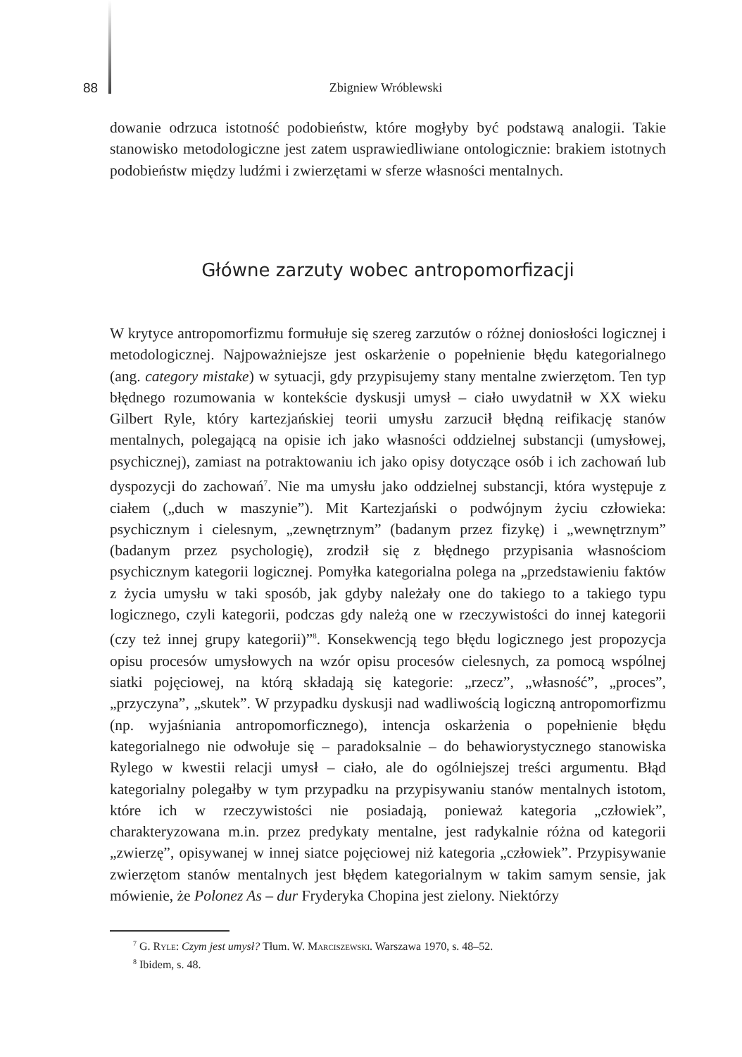88 Zbigniew Wróblewski
dowanie odrzuca istotność podobieństw, które mogłyby być podstawą analogii. Takie stanowisko metodologiczne jest zatem usprawiedliwiane ontologicznie: brakiem istotnych podobieństw między ludźmi i zwierzętami w sferze własności mentalnych.
Główne zarzuty wobec antropomorfizacji
W krytyce antropomorfizmu formułuje się szereg zarzutów o różnej doniosłości logicznej i metodologicznej. Najpoważniejsze jest oskarżenie o popełnienie błędu kategorialnego (ang. category mistake) w sytuacji, gdy przypisujemy stany mentalne zwierzętom. Ten typ błędnego rozumowania w kontekście dyskusji umysł – ciało uwydatnił w XX wieku Gilbert Ryle, który kartezjańskiej teorii umysłu zarzucił błędną reifikację stanów mentalnych, polegającą na opisie ich jako własności oddzielnej substancji (umysłowej, psychicznej), zamiast na potraktowaniu ich jako opisy dotyczące osób i ich zachowań lub dyspozycji do zachowań<sup>7</sup>. Nie ma umysłu jako oddzielnej substancji, która występuje z ciałem („duch w maszynie”). Mit Kartezjański o podwójnym życiu człowieka: psychicznym i cielesnym, „zewnętrznym” (badanym przez fizykę) i „wewnętrznym” (badanym przez psychologię), zrodził się z błędnego przypisania własnościom psychicznym kategorii logicznej. Pomyłka kategorialna polega na „przedstawieniu faktów z życia umysłu w taki sposób, jak gdyby należały one do takiego to a takiego typu logicznego, czyli kategorii, podczas gdy należą one w rzeczywistości do innej kategorii (czy też innej grupy kategorii)”<sup>8</sup>. Konsekwencją tego błędu logicznego jest propozycja opisu procesów umysłowych na wzór opisu procesów cielesnych, za pomocą wspólnej siatki pojęciowej, na którą składają się kategorie: „rzecz”, „własność”, „proces”, „przyczyna”, „skutek”. W przypadku dyskusji nad wadliwością logiczną antropomorfizmu (np. wyjaśniania antropomorficznego), intencja oskarżenia o popełnienie błędu kategorialnego nie odwołuje się – paradoksalnie – do behawiorystycznego stanowiska Rylego w kwestii relacji umysł – ciało, ale do ogólniejszej treści argumentu. Błąd kategorialny polegałby w tym przypadku na przypisywaniu stanów mentalnych istotom, które ich w rzeczywistości nie posiadają, ponieważ kategoria „człowiek”, charakteryzowana m.in. przez predykaty mentalne, jest radykalnie różna od kategorii „zwierzę”, opisywanej w innej siatce pojęciowej niż kategoria „człowiek”. Przypisywanie zwierzętom stanów mentalnych jest błędem kategorialnym w takim samym sensie, jak mówienie, że Polonez As – dur Fryderyka Chopina jest zielony. Niektórzy
<sup>7</sup> G. Ryle: Czym jest umysł? Tłum. W. Marciszewski. Warszawa 1970, s. 48–52.
<sup>8</sup> Ibidem, s. 48.